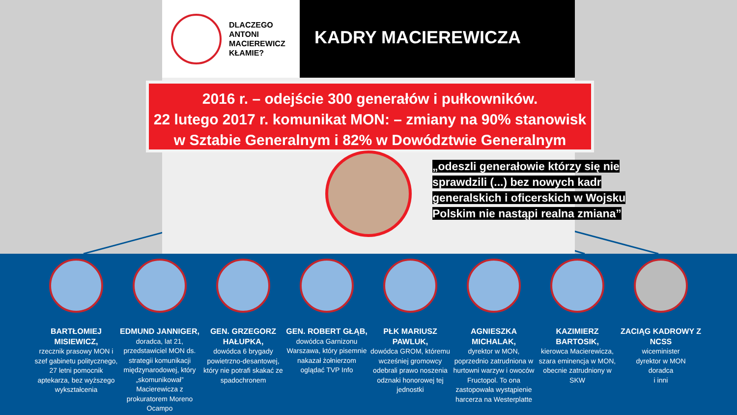DLACZEGO
ANTONI
MACIEREWICZ
KŁAMIE?
KADRY MACIEREWICZA
2016 r. – odejście 300 generałów i pułkowników.
22 lutego 2017 r. komunikat MON: – zmiany na 90% stanowisk
w Sztabie Generalnym i 82% w Dowództwie Generalnym
„odeszli generałowie którzy się nie sprawdzili (...) bez nowych kadr generalskich i oficerskich w Wojsku Polskim nie nastąpi realna zmiana”
BARTŁOMIEJ MISIEWICZ,
rzecznik prasowy MON i szef gabinetu politycznego, 27 letni pomocnik aptekarza, bez wyższego wykształcenia
EDMUND JANNIGER,
doradca, lat 21, przedstawiciel MON ds. strategii komunikacji międzynarodowej, który „skomunikował” Macierewicza z prokuratorem Moreno Ocampo
GEN. GRZEGORZ HAŁUPKA,
dowódca 6 brygady powietrzno-desantowej, który nie potrafi skakać ze spadochronem
GEN. ROBERT GŁĄB,
dowódca Garnizonu Warszawa, który pisemnie nakazał żołnierzom oglądać TVP Info
PŁK MARIUSZ PAWLUK,
dowódca GROM, któremu wcześniej gromowcy odebrali prawo noszenia odznaki honorowej tej jednostki
AGNIESZKA MICHALAK,
dyrektor w MON, poprzednio zatrudniona w hurtowni warzyw i owoców Fructopol. To ona zastopowała wystąpienie harcerza na Westerplatte
KAZIMIERZ BARTOSIK,
kierowca Macierewicza, szara eminencja w MON, obecnie zatrudniony w SKW
ZACIĄG KADROWY Z NCSS
wiceminister
dyrektor w MON
doradca
i inni